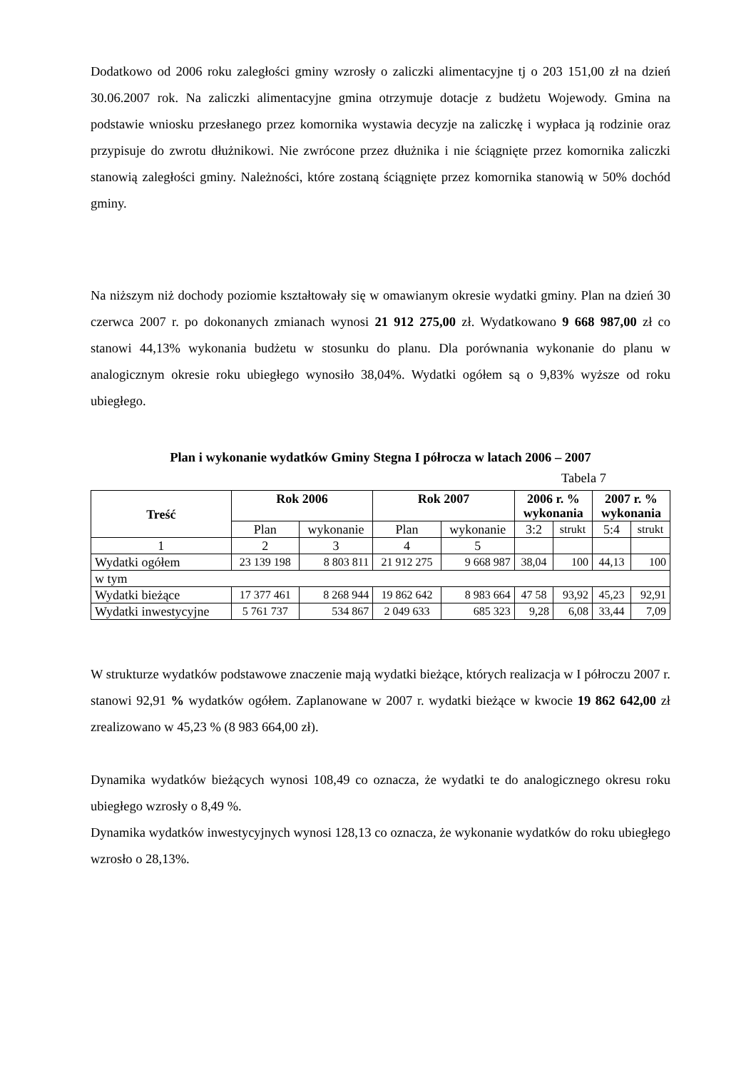Dodatkowo od 2006 roku zaległości gminy wzrosły o zaliczki alimentacyjne tj o 203 151,00 zł na dzień 30.06.2007 rok. Na zaliczki alimentacyjne gmina otrzymuje dotacje z budżetu Wojewody. Gmina na podstawie wniosku przesłanego przez komornika wystawia decyzje na zaliczkę i wypłaca ją rodzinie oraz przypisuje do zwrotu dłużnikowi. Nie zwrócone przez dłużnika i nie ściągnięte przez komornika zaliczki stanowią zaległości gminy. Należności, które zostaną ściągnięte przez komornika stanowią w 50% dochód gminy.
Na niższym niż dochody poziomie kształtowały się w omawianym okresie wydatki gminy. Plan na dzień 30 czerwca 2007 r. po dokonanych zmianach wynosi 21 912 275,00 zł. Wydatkowano 9 668 987,00 zł co stanowi 44,13% wykonania budżetu w stosunku do planu. Dla porównania wykonanie do planu w analogicznym okresie roku ubiegłego wynosiło 38,04%. Wydatki ogółem są o 9,83% wyższe od roku ubiegłego.
Plan i wykonanie wydatków Gminy Stegna I półrocza w latach 2006 – 2007
Tabela 7
| Treść | Rok 2006 | | Rok 2007 | | 2006 r. % wykonania | | 2007 r. % wykonania | |
| --- | --- | --- | --- | --- | --- | --- | --- | --- |
| | Plan | wykonanie | Plan | wykonanie | 3:2 | strukt | 5:4 | strukt |
| 1 | 2 | 3 | 4 | 5 | | | | |
| Wydatki ogółem | 23 139 198 | 8 803 811 | 21 912 275 | 9 668 987 | 38,04 | 100 | 44,13 | 100 |
| w tym | | | | | | | | |
| Wydatki bieżące | 17 377 461 | 8 268 944 | 19 862 642 | 8 983 664 | 47 58 | 93,92 | 45,23 | 92,91 |
| Wydatki inwestycyjne | 5 761 737 | 534 867 | 2 049 633 | 685 323 | 9,28 | 6,08 | 33,44 | 7,09 |
W strukturze wydatków podstawowe znaczenie mają wydatki bieżące, których realizacja w I półroczu 2007 r. stanowi 92,91 % wydatków ogółem. Zaplanowane w 2007 r. wydatki bieżące w kwocie 19 862 642,00 zł zrealizowano w 45,23 % (8 983 664,00 zł).
Dynamika wydatków bieżących wynosi 108,49 co oznacza, że wydatki te do analogicznego okresu roku ubiegłego wzrosły o 8,49 %.
Dynamika wydatków inwestycyjnych wynosi 128,13 co oznacza, że wykonanie wydatków do roku ubiegłego wzrosło o 28,13%.